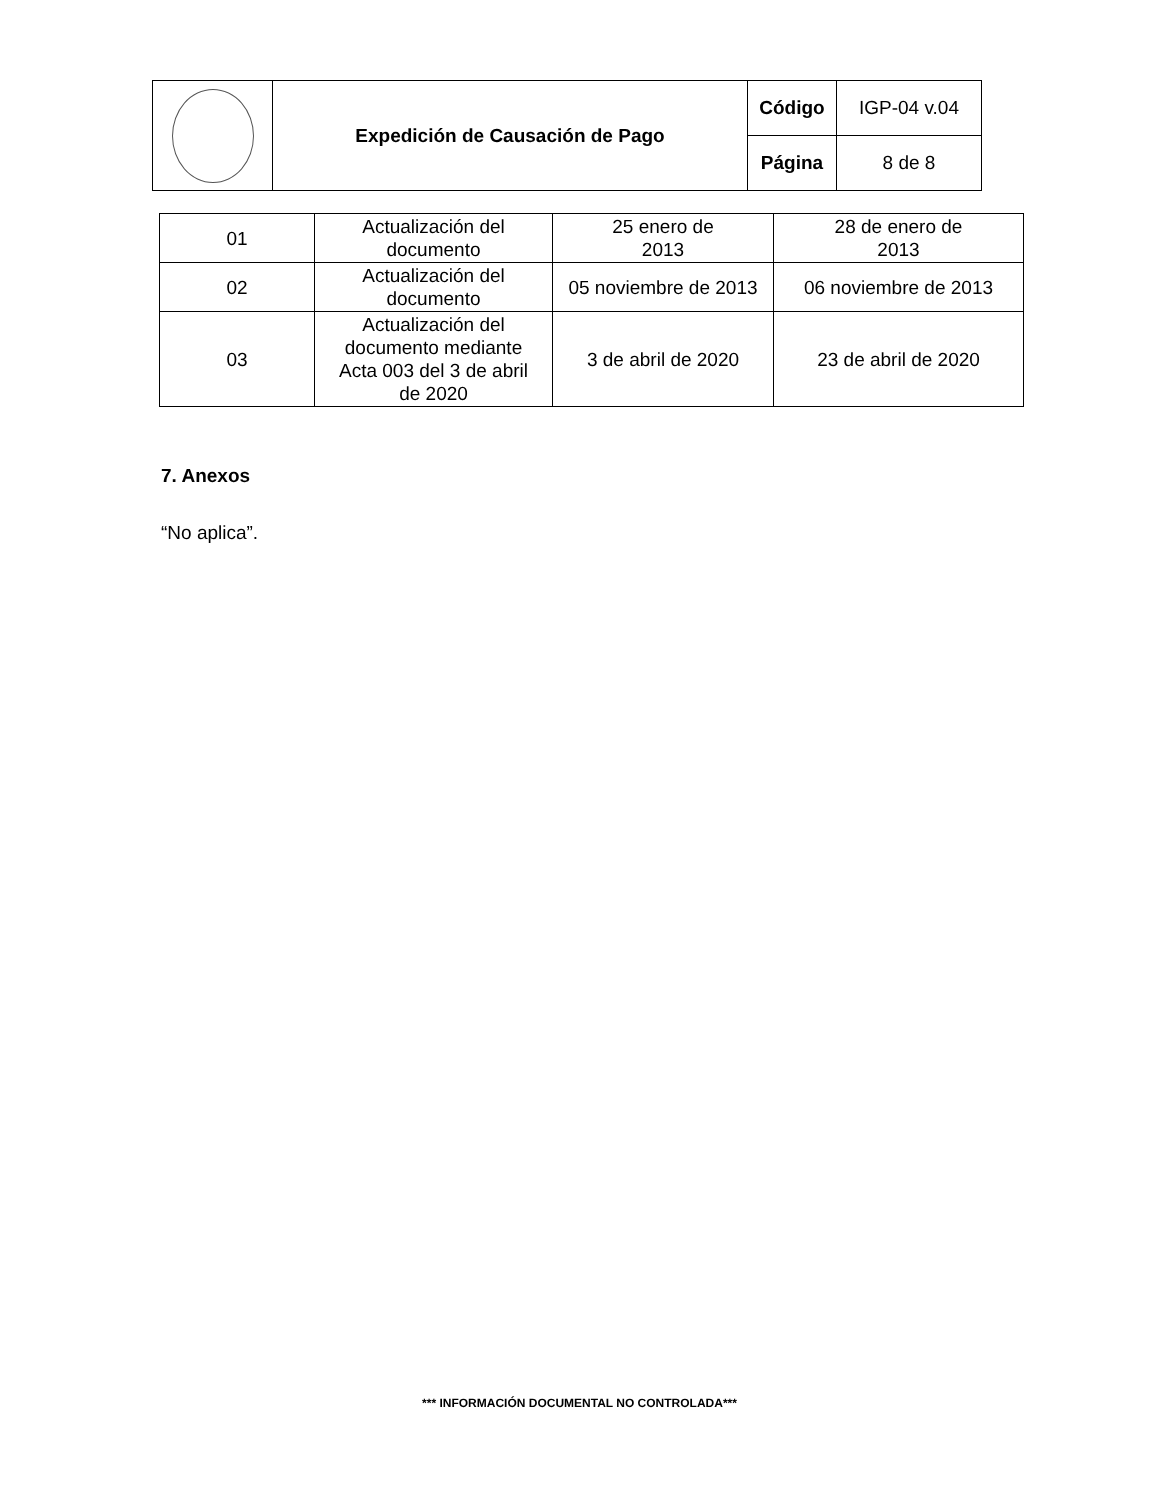| | Expedición de Causación de Pago | Código | IGP-04 v.04 |
| | | Página | 8 de 8 |
| 01 | Actualización del documento | 25 enero de 2013 | 28 de enero de 2013 |
| 02 | Actualización del documento | 05 noviembre de 2013 | 06 noviembre de 2013 |
| 03 | Actualización del documento mediante Acta 003 del 3 de abril de 2020 | 3 de abril de 2020 | 23 de abril de 2020 |
7. Anexos
“No aplica”.
*** INFORMACIÓN DOCUMENTAL NO CONTROLADA***